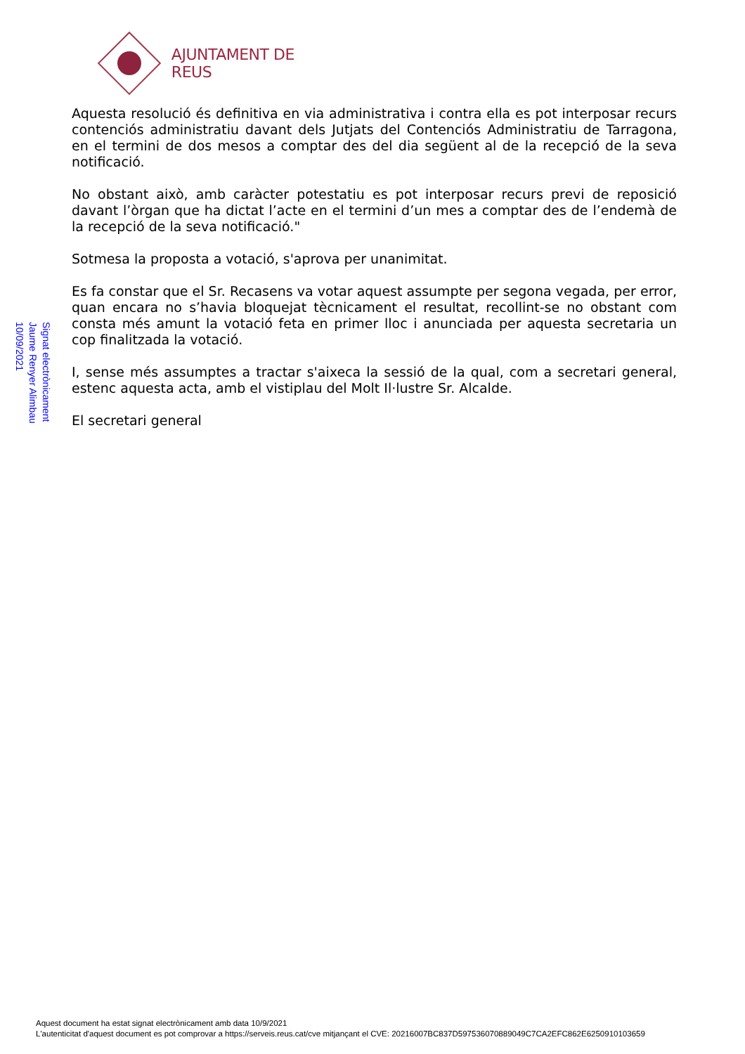AJUNTAMENT DE REUS
Signat electrònicament
Jaume Renyer Alimbau
10/09/2021
Aquesta resolució és definitiva en via administrativa i contra ella es pot interposar recurs contenciós administratiu davant dels Jutjats del Contenciós Administratiu de Tarragona, en el termini de dos mesos a comptar des del dia següent al de la recepció de la seva notificació.
No obstant això, amb caràcter potestatiu es pot interposar recurs previ de reposició davant l’òrgan que ha dictat l’acte en el termini d’un mes a comptar des de l’endemà de la recepció de la seva notificació."
Sotmesa la proposta a votació, s'aprova per unanimitat.
Es fa constar que el Sr. Recasens va votar aquest assumpte per segona vegada, per error, quan encara no s’havia bloquejat tècnicament el resultat, recollint-se no obstant com consta més amunt la votació feta en primer lloc i anunciada per aquesta secretaria un cop finalitzada la votació.
I, sense més assumptes a tractar s'aixeca la sessió de la qual, com a secretari general, estenc aquesta acta, amb el vistiplau del Molt Il·lustre Sr. Alcalde.
El secretari general
Aquest document ha estat signat electrònicament amb data 10/9/2021
L'autenticitat d'aquest document es pot comprovar a https://serveis.reus.cat/cve mitjançant el CVE: 20216007BC837D597536070889049C7CA2EFC862E6250910103659